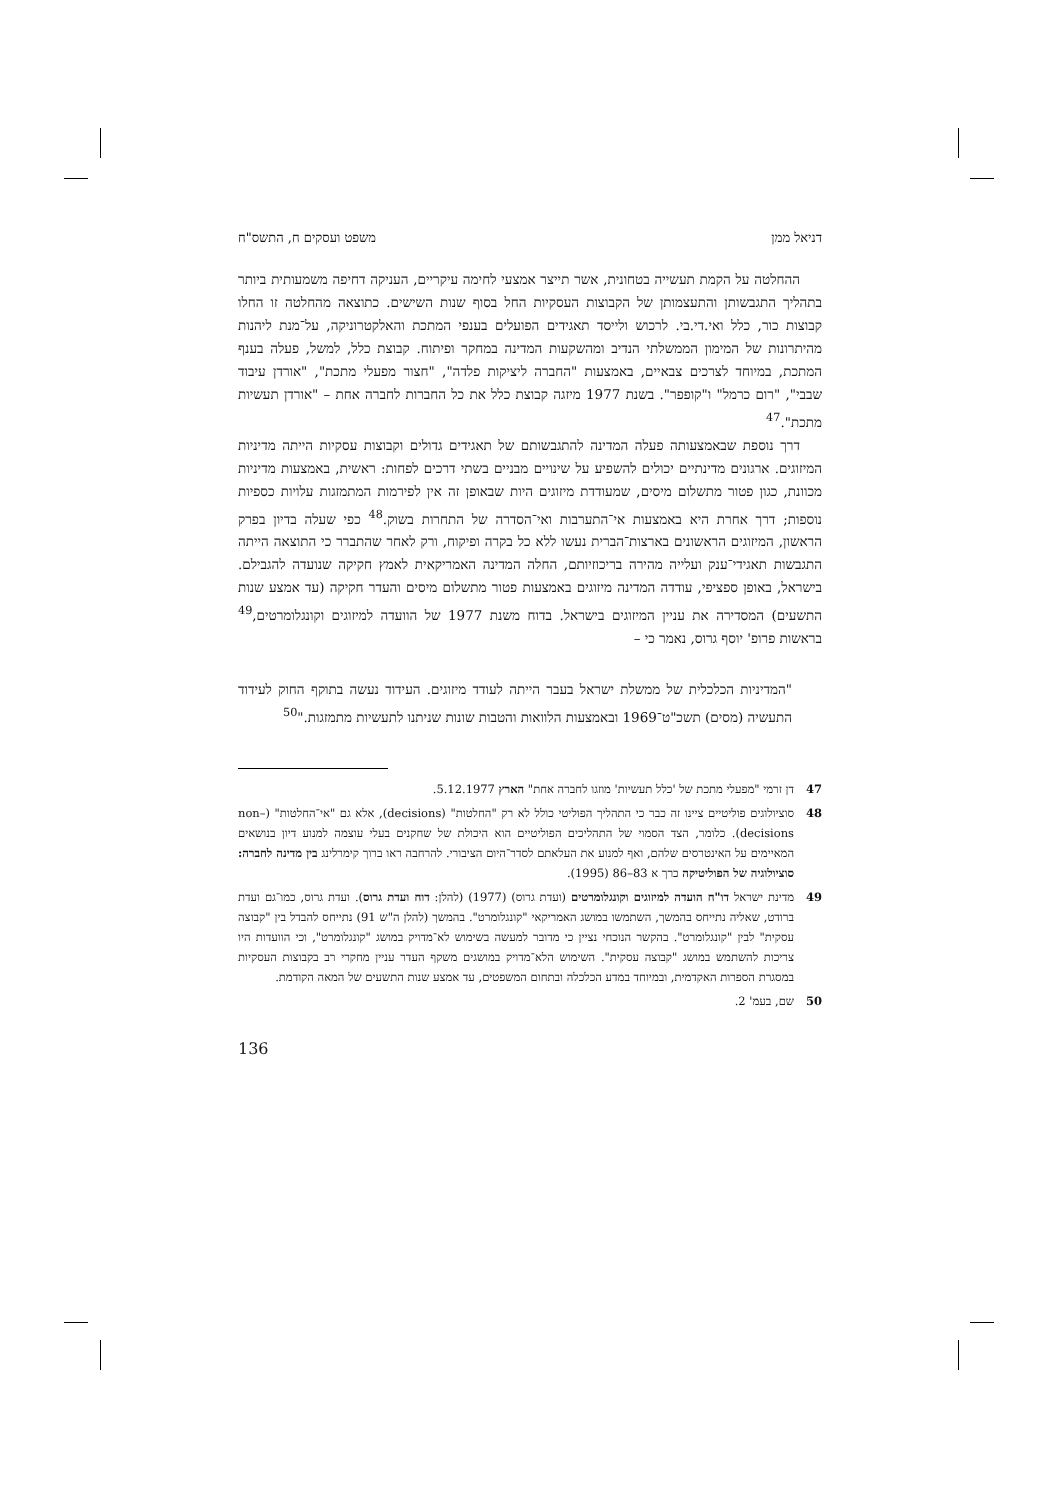דניאל ממן משפט ועסקים ח, התשס"ח
ההחלטה על הקמת תעשייה בטחונית, אשר תייצר אמצעי לחימה עיקריים, העניקה דחיפה משמעותית ביותר בתהליך התגבשותן והתעצמותן של הקבוצות העסקיות החל בסוף שנות השישים. כתוצאה מהחלטה זו החלו קבוצות כור, כלל ואי.די.בי. לרכוש ולייסד תאגידים הפועלים בענפי המתכת והאלקטרוניקה, על־מנת ליהנות מהיתרונות של המימון הממשלתי הנדיב ומהשקעות המדינה במחקר ופיתוח. קבוצת כלל, למשל, פעלה בענף המתכת, במיוחד לצרכים צבאיים, באמצעות "החברה ליציקות פלדה", "חצור מפעלי מתכת", "אורדן עיבוד שבבי", "רום כרמל" ו"קופפר". בשנת 1977 מיזגה קבוצת כלל את כל החברות לחברה אחת – "אורדן תעשיות מתכת".<sup>47</sup>
דרך נוספת שבאמצעותה פעלה המדינה להתגבשותם של תאגידים גדולים וקבוצות עסקיות הייתה מדיניות המיזוגים. ארגונים מדינתיים יכולים להשפיע על שינויים מבניים בשתי דרכים לפחות: ראשית, באמצעות מדיניות מכוונת, כגון פטור מתשלום מיסים, שמעודדת מיזוגים היות שבאופן זה אין לפירמות המתמזגות עלויות כספיות נוספות; דרך אחרת היא באמצעות אי־התערבות ואי־הסדרה של התחרות בשוק.<sup>48</sup> כפי שעלה בדיון בפרק הראשון, המיזוגים הראשונים בארצות־הברית נעשו ללא כל בקרה ופיקוח, ורק לאחר שהתברר כי התוצאה הייתה התגבשות תאגידי־ענק ועלייה מהירה בריכוזיותם, החלה המדינה האמריקאית לאמץ חקיקה שנועדה להגבילם. בישראל, באופן ספציפי, עודדה המדינה מיזוגים באמצעות פטור מתשלום מיסים והעדר חקיקה (עד אמצע שנות התשעים) המסדירה את עניין המיזוגים בישראל. בדוח משנת 1977 של הוועדה למיזוגים וקונגלומרטים,<sup>49</sup> בראשות פרופ' יוסף גרוס, נאמר כי –
"המדיניות הכלכלית של ממשלת ישראל בעבר הייתה לעודד מיזוגים. העידוד נעשה בתוקף החוק לעידוד התעשיה (מסים) תשכ"ט־1969 ובאמצעות הלוואות והטבות שונות שניתנו לתעשיות מתמזגות."<sup>50</sup>
47 דן זרמי "מפעלי מתכת של 'כלל תעשיות' מוזגו לחברה אחת" הארץ 5.12.1977.
48 סוציולוגים פוליטיים ציינו זה כבר כי התהליך הפוליטי כולל לא רק "החלטות" (decisions), אלא גם "אי־החלטות" (non–decisions). כלומר, הצד הסמוי של התהליכים הפוליטיים הוא היכולת של שחקנים בעלי עוצמה למנוע דיון בנושאים המאיימים על האינטרסים שלהם, ואף למנוע את העלאתם לסדר־היום הציבורי. להרחבה ראו ברוך קימרלינג בין מדינה לחברה: סוציולוגיה של הפוליטיקה כרך א 83–86 (1995).
49 מדינת ישראל דו"ח הועדה למיזוגים וקונגלומרטים (ועדת גרוס) (1977) (להלן: דוח ועדת גרוס). ועדת גרוס, כמו־גם ועדת ברודט, שאליה נתייחס בהמשך, השתמשו במושג האמריקאי "קונגלומרט". בהמשך (להלן ה"ש 91) נתייחס להבדל בין "קבוצה עסקית" לבין "קונגלומרט". בהקשר הנוכחי נציין כי מדובר למעשה בשימוש לא־מדויק במושג "קונגלומרט", וכי הוועדות היו צריכות להשתמש במושג "קבוצה עסקית". השימוש הלא־מדויק במושגים משקף העדר עניין מחקרי רב בקבוצות העסקיות במסגרת הספרות האקדמית, ובמיוחד במדע הכלכלה ובתחום המשפטים, עד אמצע שנות התשעים של המאה הקודמת.
50 שם, בעמ' 2.
136